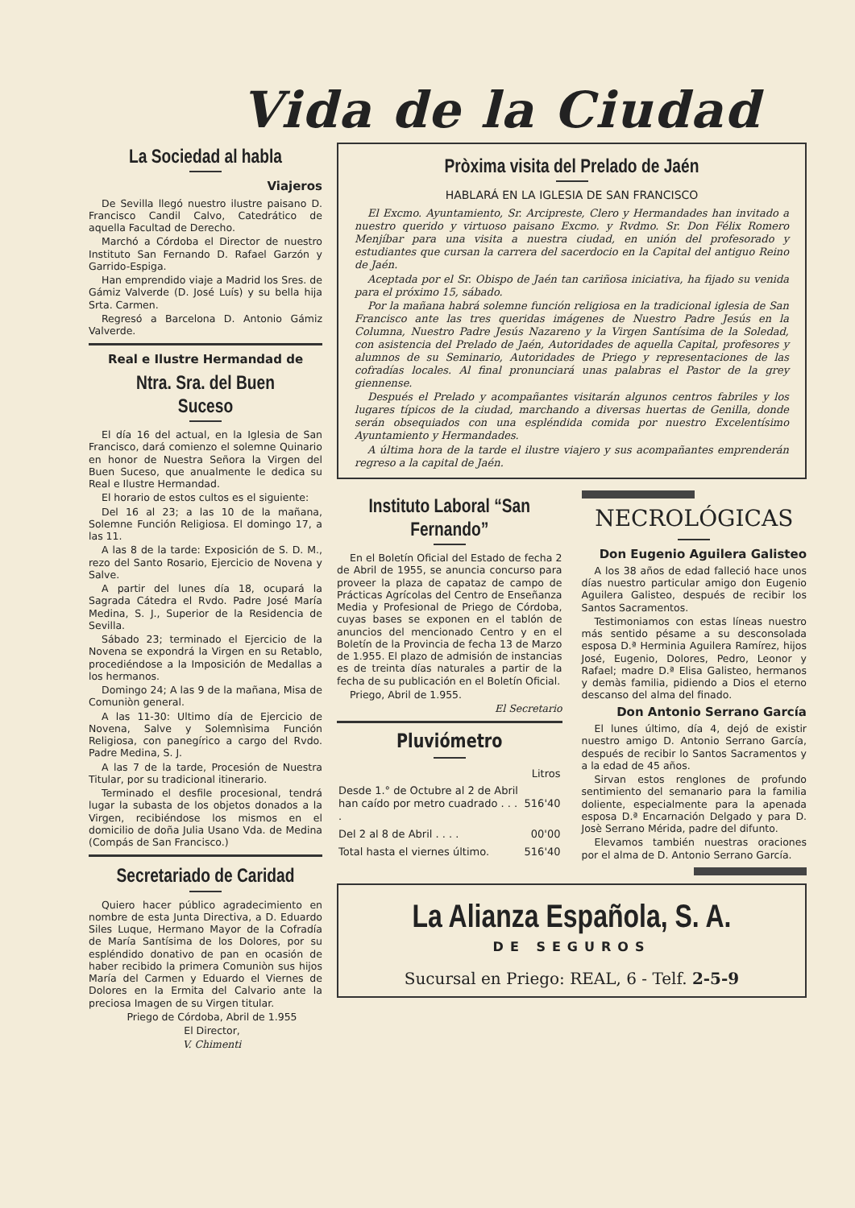Vida de la Ciudad
La Sociedad al habla
Viajeros
De Sevilla llegó nuestro ilustre paisano D. Francisco Candil Calvo, Catedrático de aquella Facultad de Derecho.
Marchó a Córdoba el Director de nuestro Instituto San Fernando D. Rafael Garzón y Garrido-Espiga.
Han emprendido viaje a Madrid los Sres. de Gámiz Valverde (D. José Luís) y su bella hija Srta. Carmen.
Regresó a Barcelona D. Antonio Gámiz Valverde.
Real e Ilustre Hermandad de
Ntra. Sra. del Buen Suceso
El día 16 del actual, en la Iglesia de San Francisco, dará comienzo el solemne Quinario en honor de Nuestra Señora la Virgen del Buen Suceso, que anualmente le dedica su Real e Ilustre Hermandad.
El horario de estos cultos es el siguiente:
Del 16 al 23; a las 10 de la mañana, Solemne Función Religiosa. El domingo 17, a las 11.
A las 8 de la tarde: Exposición de S. D. M., rezo del Santo Rosario, Ejercicio de Novena y Salve.
A partir del lunes día 18, ocupará la Sagrada Cátedra el Rvdo. Padre José María Medina, S. J., Superior de la Residencia de Sevilla.
Sábado 23; terminado el Ejercicio de la Novena se expondrá la Virgen en su Retablo, procediéndose a la Imposición de Medallas a los hermanos.
Domingo 24; A las 9 de la mañana, Misa de Comuniòn general.
A las 11-30: Ultimo día de Ejercicio de Novena, Salve y Solemnìsima Función Religiosa, con panegírico a cargo del Rvdo. Padre Medina, S. J.
A las 7 de la tarde, Procesión de Nuestra Titular, por su tradicional itinerario.
Terminado el desfile procesional, tendrá lugar la subasta de los objetos donados a la Virgen, recibiéndose los mismos en el domicilio de doña Julia Usano Vda. de Medina (Compás de San Francisco.)
Secretariado de Caridad
Quiero hacer público agradecimiento en nombre de esta Junta Directiva, a D. Eduardo Siles Luque, Hermano Mayor de la Cofradía de María Santísima de los Dolores, por su espléndido donativo de pan en ocasión de haber recibido la primera Comuniòn sus hijos María del Carmen y Eduardo el Viernes de Dolores en la Ermita del Calvario ante la preciosa Imagen de su Virgen titular.
Priego de Córdoba, Abril de 1.955
El Director,
V. Chimenti
Pròxima visita del Prelado de Jaén
HABLARÁ EN LA IGLESIA DE SAN FRANCISCO
El Excmo. Ayuntamiento, Sr. Arcipreste, Clero y Hermandades han invitado a nuestro querido y virtuoso paisano Excmo. y Rvdmo. Sr. Don Félix Romero Menjíbar para una visita a nuestra ciudad, en unión del profesorado y estudiantes que cursan la carrera del sacerdocio en la Capital del antiguo Reino de Jaén.
Aceptada por el Sr. Obispo de Jaén tan cariñosa iniciativa, ha fijado su venida para el próximo 15, sábado.
Por la mañana habrá solemne función religiosa en la tradicional iglesia de San Francisco ante las tres queridas imágenes de Nuestro Padre Jesús en la Columna, Nuestro Padre Jesús Nazareno y la Virgen Santísima de la Soledad, con asistencia del Prelado de Jaén, Autoridades de aquella Capital, profesores y alumnos de su Seminario, Autoridades de Priego y representaciones de las cofradías locales. Al final pronunciará unas palabras el Pastor de la grey giennense.
Después el Prelado y acompañantes visitarán algunos centros fabriles y los lugares típicos de la ciudad, marchando a diversas huertas de Genilla, donde serán obsequiados con una espléndida comida por nuestro Excelentísimo Ayuntamiento y Hermandades.
A última hora de la tarde el ilustre viajero y sus acompañantes emprenderán regreso a la capital de Jaén.
Instituto Laboral “San Fernando”
En el Boletín Oficial del Estado de fecha 2 de Abril de 1955, se anuncia concurso para proveer la plaza de capataz de campo de Prácticas Agrícolas del Centro de Enseñanza Media y Profesional de Priego de Córdoba, cuyas bases se exponen en el tablón de anuncios del mencionado Centro y en el Boletín de la Provincia de fecha 13 de Marzo de 1.955. El plazo de admisión de instancias es de treinta días naturales a partir de la fecha de su publicación en el Boletín Oficial.
Priego, Abril de 1.955.
El Secretario
Pluviómetro
| | Litros |
| Desde 1.° de Octubre al 2 de Abril han caído por metro cuadrado . . . . | 516'40 |
| Del 2 al 8 de Abril . . . . | 00'00 |
| Total hasta el viernes último. | 516'40 |
NECROLÓGICAS
Don Eugenio Aguilera Galisteo
A los 38 años de edad falleció hace unos días nuestro particular amigo don Eugenio Aguilera Galisteo, después de recibir los Santos Sacramentos.
Testimoniamos con estas líneas nuestro más sentido pésame a su desconsolada esposa D.ª Herminia Aguilera Ramírez, hijos José, Eugenio, Dolores, Pedro, Leonor y Rafael; madre D.ª Elisa Galisteo, hermanos y demàs familia, pidiendo a Dios el eterno descanso del alma del finado.
Don Antonio Serrano García
El lunes último, día 4, dejó de existir nuestro amigo D. Antonio Serrano García, después de recibir lo Santos Sacramentos y a la edad de 45 años.
Sirvan estos renglones de profundo sentimiento del semanario para la familia doliente, especialmente para la apenada esposa D.ª Encarnación Delgado y para D. Josè Serrano Mérida, padre del difunto.
Elevamos también nuestras oraciones por el alma de D. Antonio Serrano García.
La Alianza Española, S. A.
DE SEGUROS
Sucursal en Priego: REAL, 6 - Telf. 2-5-9